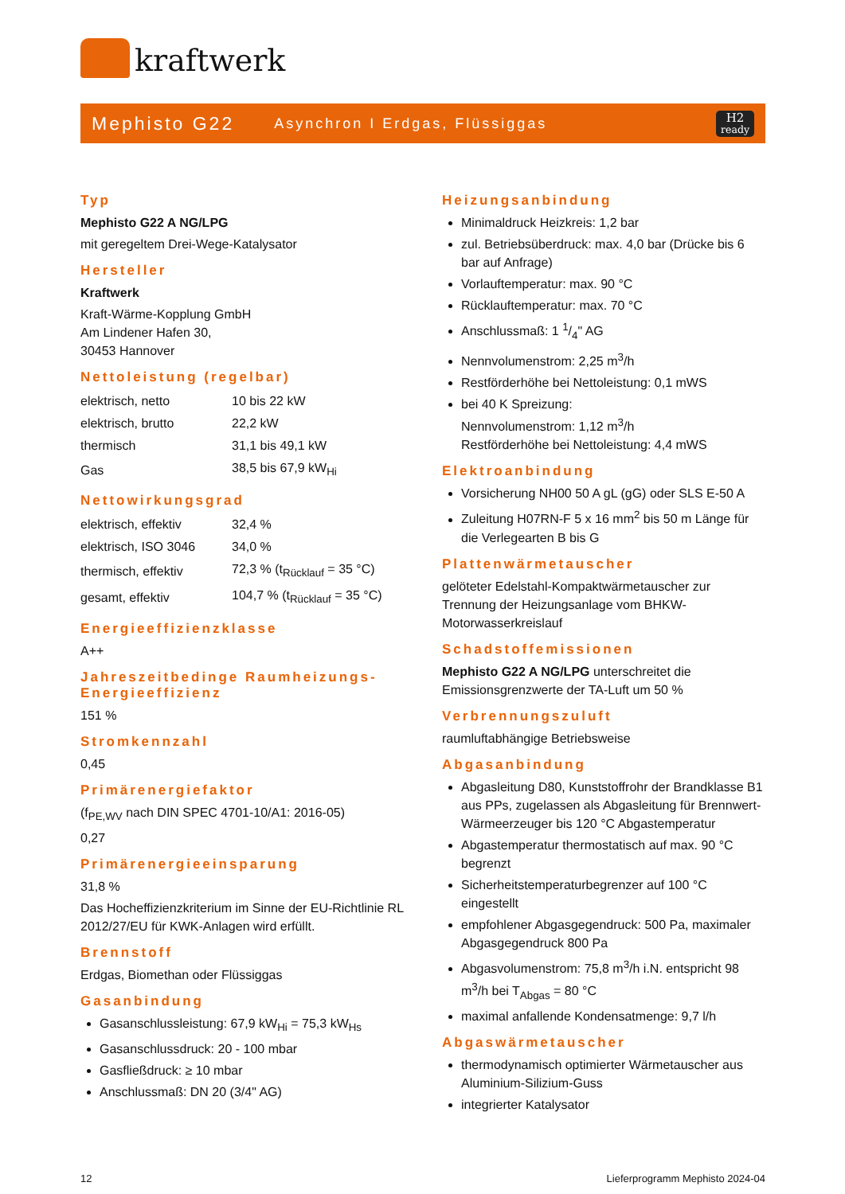kraftwerk
Mephisto G22 Asynchron I Erdgas, Flüssiggas H2
ready
Typ
Mephisto G22 A NG/LPG
mit geregeltem Drei-Wege-Katalysator
Hersteller
Kraftwerk
Kraft-Wärme-Kopplung GmbH
Am Lindener Hafen 30,
30453 Hannover
Nettoleistung (regelbar)
| elektrisch, netto | 10 bis 22 kW |
| elektrisch, brutto | 22,2 kW |
| thermisch | 31,1 bis 49,1 kW |
| Gas | 38,5 bis 67,9 kW<sub>Hi</sub> |
Nettowirkungsgrad
| elektrisch, effektiv | 32,4 % |
| elektrisch, ISO 3046 | 34,0 % |
| thermisch, effektiv | 72,3 % (t<sub>Rücklauf</sub> = 35 °C) |
| gesamt, effektiv | 104,7 % (t<sub>Rücklauf</sub> = 35 °C) |
Energieeffizienzklasse
A++
Jahreszeitbedinge Raumheizungs-Energieeffizienz
151 %
Stromkennzahl
0,45
Primärenergiefaktor
(f<sub>PE,WV</sub> nach DIN SPEC 4701-10/A1: 2016-05)
0,27
Primärenergieeinsparung
31,8 %
Das Hocheffizienzkriterium im Sinne der EU-Richtlinie RL 2012/27/EU für KWK-Anlagen wird erfüllt.
Brennstoff
Erdgas, Biomethan oder Flüssiggas
Gasanbindung
Gasanschlussleistung: 67,9 kW<sub>Hi</sub> = 75,3 kW<sub>Hs</sub>
Gasanschlussdruck: 20 - 100 mbar
Gasfließdruck: ≥ 10 mbar
Anschlussmaß: DN 20 (3/4" AG)
Heizungsanbindung
Minimaldruck Heizkreis: 1,2 bar
zul. Betriebsüberdruck: max. 4,0 bar (Drücke bis 6 bar auf Anfrage)
Vorlauftemperatur: max. 90 °C
Rücklauftemperatur: max. 70 °C
Anschlussmaß: 1 1/4" AG
Nennvolumenstrom: 2,25 m<sup>3</sup>/h
Restförderhöhe bei Nettoleistung: 0,1 mWS
bei 40 K Spreizung:
Nennvolumenstrom: 1,12 m<sup>3</sup>/h
Restförderhöhe bei Nettoleistung: 4,4 mWS
Elektroanbindung
Vorsicherung NH00 50 A gL (gG) oder SLS E-50 A
Zuleitung H07RN-F 5 x 16 mm<sup>2</sup> bis 50 m Länge für die Verlegearten B bis G
Plattenwärmetauscher
gelöteter Edelstahl-Kompaktwärmetauscher zur Trennung der Heizungsanlage vom BHKW-Motorwasserkreislauf
Schadstoffemissionen
Mephisto G22 A NG/LPG unterschreitet die Emissionsgrenzwerte der TA-Luft um 50 %
Verbrennungszuluft
raumluftabhängige Betriebsweise
Abgasanbindung
Abgasleitung D80, Kunststoffrohr der Brandklasse B1 aus PPs, zugelassen als Abgasleitung für Brennwert-Wärmeerzeuger bis 120 °C Abgastemperatur
Abgastemperatur thermostatisch auf max. 90 °C begrenzt
Sicherheitstemperaturbegrenzer auf 100 °C eingestellt
empfohlener Abgasgegendruck: 500 Pa, maximaler Abgasgegendruck 800 Pa
Abgasvolumenstrom: 75,8 m<sup>3</sup>/h i.N. entspricht 98 m<sup>3</sup>/h bei T<sub>Abgas</sub> = 80 °C
maximal anfallende Kondensatmenge: 9,7 l/h
Abgaswärmetauscher
thermodynamisch optimierter Wärmetauscher aus Aluminium-Silizium-Guss
integrierter Katalysator
12 Lieferprogramm Mephisto 2024-04